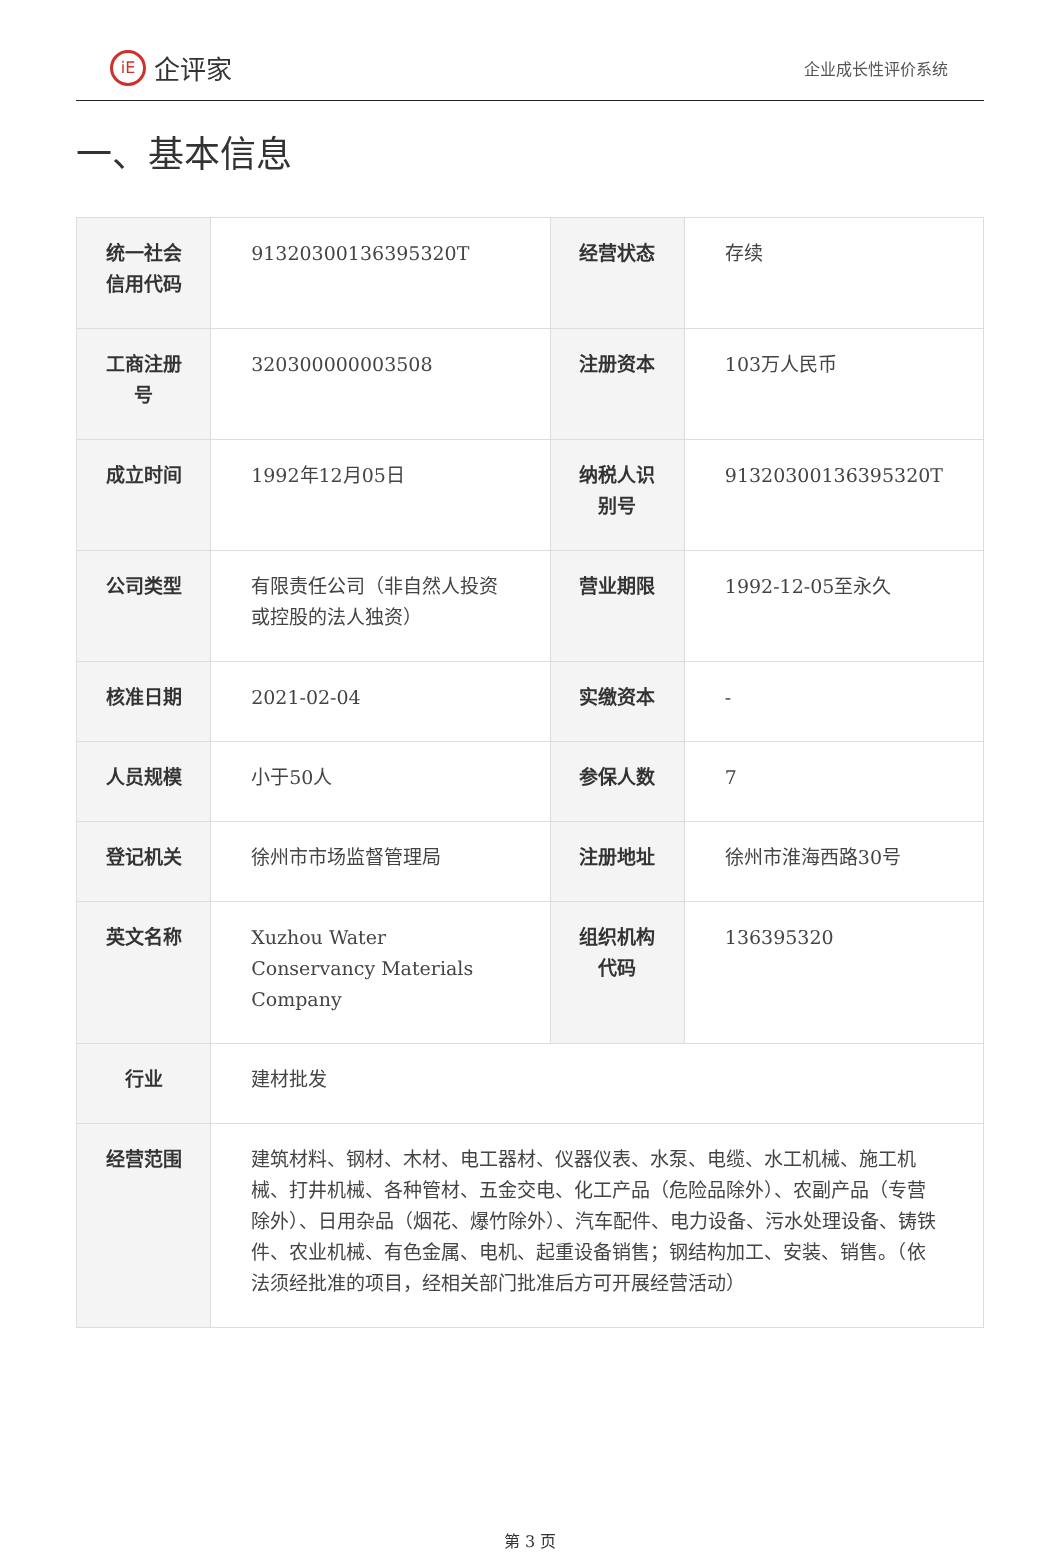iE 企评家
企业成长性评价系统
一、基本信息
| 统一社会信用代码 | 91320300136395320T | 经营状态 | 存续 |
| 工商注册号 | 320300000003508 | 注册资本 | 103万人民币 |
| 成立时间 | 1992年12月05日 | 纳税人识别号 | 91320300136395320T |
| 公司类型 | 有限责任公司（非自然人投资或控股的法人独资） | 营业期限 | 1992-12-05至永久 |
| 核准日期 | 2021-02-04 | 实缴资本 | - |
| 人员规模 | 小于50人 | 参保人数 | 7 |
| 登记机关 | 徐州市市场监督管理局 | 注册地址 | 徐州市淮海西路30号 |
| 英文名称 | Xuzhou Water Conservancy Materials Company | 组织机构代码 | 136395320 |
| 行业 | 建材批发 | | |
| 经营范围 | 建筑材料、钢材、木材、电工器材、仪器仪表、水泵、电缆、水工机械、施工机械、打井机械、各种管材、五金交电、化工产品（危险品除外）、农副产品（专营除外）、日用杂品（烟花、爆竹除外）、汽车配件、电力设备、污水处理设备、铸铁件、农业机械、有色金属、电机、起重设备销售；钢结构加工、安装、销售。（依法须经批准的项目，经相关部门批准后方可开展经营活动） | | |
第 3 页